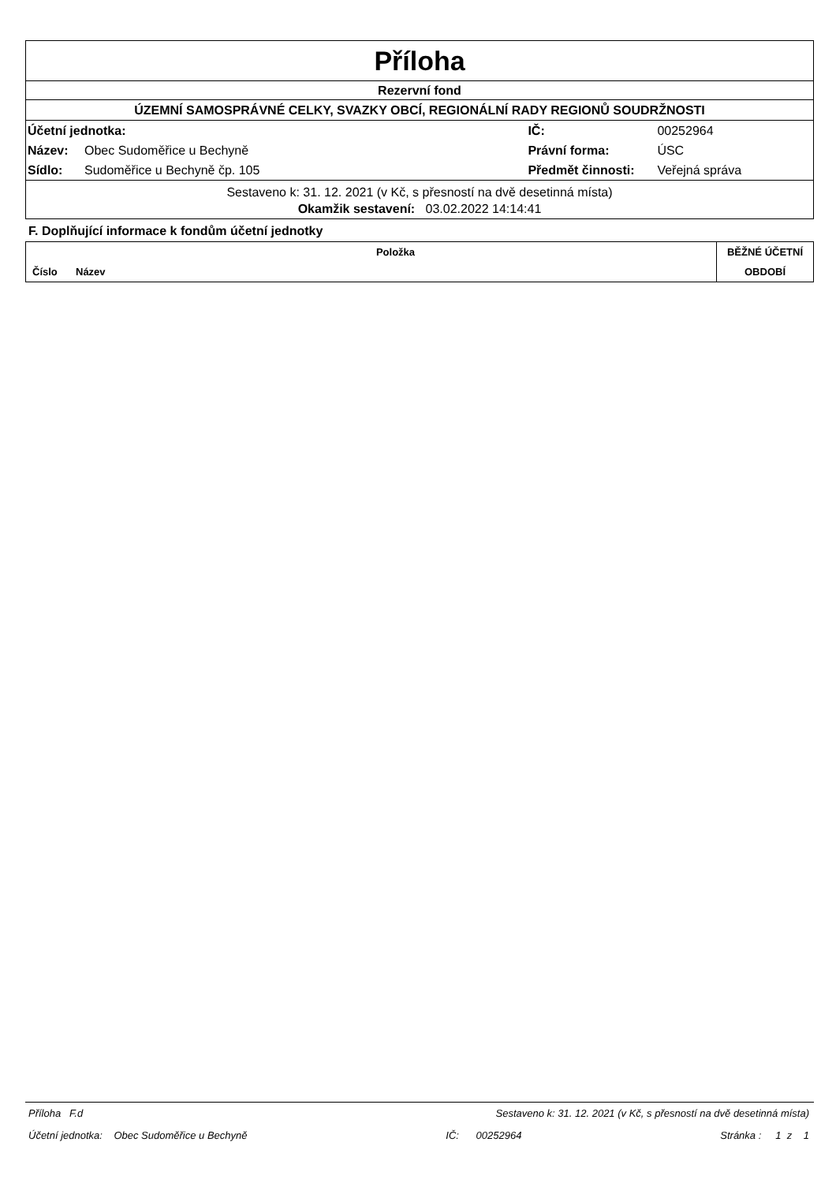Příloha
Rezervní fond
ÚZEMNÍ SAMOSPRÁVNÉ CELKY, SVAZKY OBCÍ, REGIONÁLNÍ RADY REGIONŮ SOUDRŽNOSTI
| Účetní jednotka: | | IČ: | 00252964 |
| Název: | Obec Sudoměřice u Bechyně | Právní forma: | ÚSC |
| Sídlo: | Sudoměřice u Bechyně čp. 105 | Předmět činnosti: | Veřejná správa |
Sestaveno k: 31. 12. 2021 (v Kč, s přesností na dvě desetinná místa)
Okamžik sestavení: 03.02.2022 14:14:41
F. Doplňující informace k fondům účetní jednotky
| | Položka | BĚŽNÉ ÚČETNÍ |
| Číslo | Název | OBDOBÍ |
Příloha F.d Sestaveno k: 31. 12. 2021 (v Kč, s přesností na dvě desetinná místa)
Účetní jednotka: Obec Sudoměřice u Bechyně IČ: 00252964 Stránka : 1 z 1